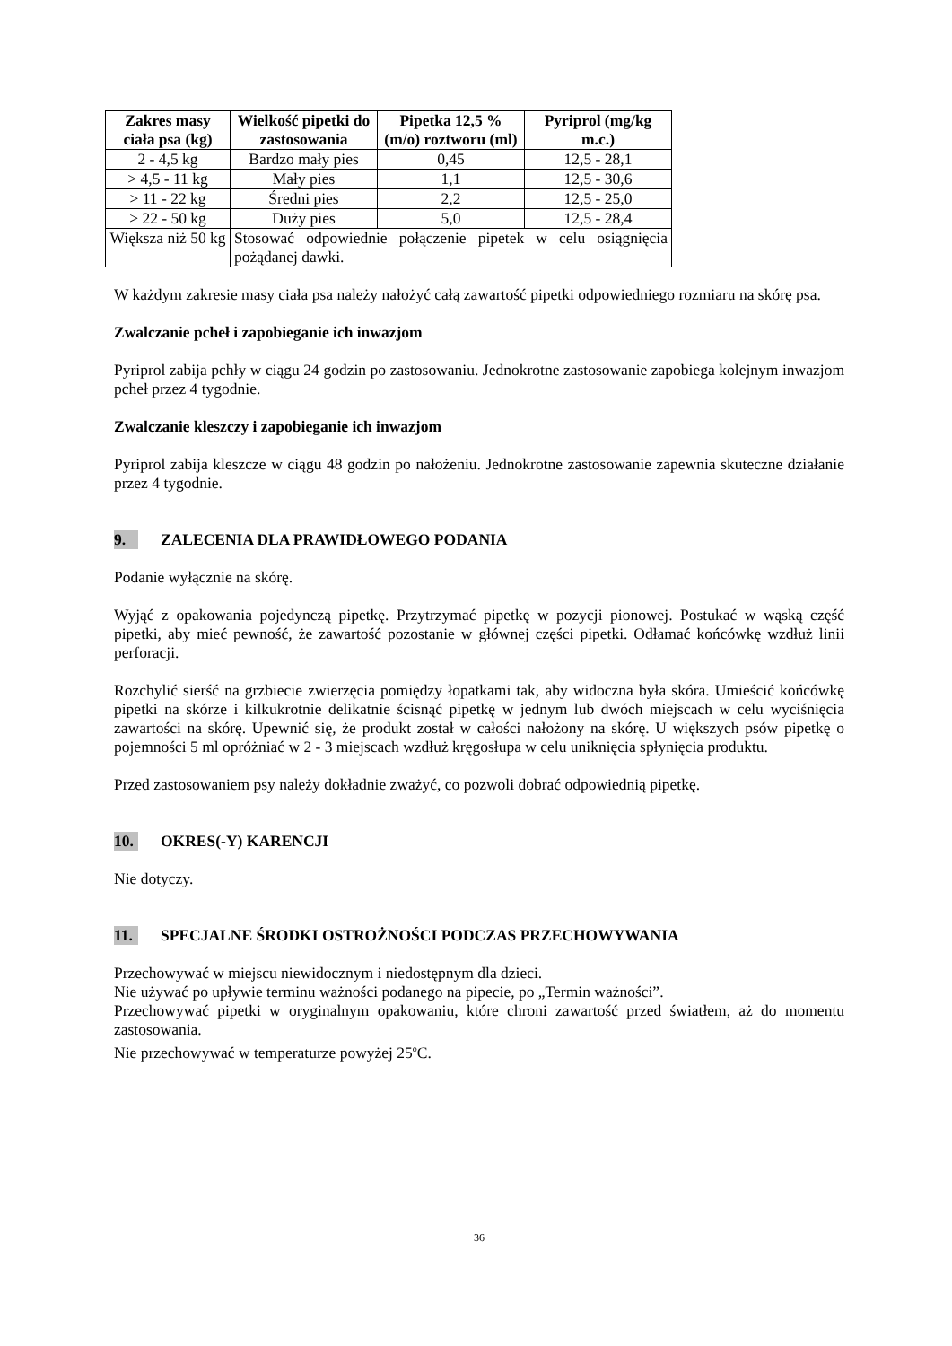| Zakres masy ciała psa (kg) | Wielkość pipetki do zastosowania | Pipetka 12,5 % (m/o) roztworu (ml) | Pyriprol (mg/kg m.c.) |
| --- | --- | --- | --- |
| 2 - 4,5 kg | Bardzo mały pies | 0,45 | 12,5 - 28,1 |
| > 4,5 - 11 kg | Mały pies | 1,1 | 12,5 - 30,6 |
| > 11 - 22 kg | Średni pies | 2,2 | 12,5 - 25,0 |
| > 22 - 50 kg | Duży pies | 5,0 | 12,5 - 28,4 |
| Większa niż 50 kg | Stosować odpowiednie połączenie pipetek w celu osiągnięcia pożądanej dawki. | | |
W każdym zakresie masy ciała psa należy nałożyć całą zawartość pipetki odpowiedniego rozmiaru na skórę psa.
Zwalczanie pcheł i zapobieganie ich inwazjom
Pyriprol zabija pchły w ciągu 24 godzin po zastosowaniu. Jednokrotne zastosowanie zapobiega kolejnym inwazjom pcheł przez 4 tygodnie.
Zwalczanie kleszczy i zapobieganie ich inwazjom
Pyriprol zabija kleszcze w ciągu 48 godzin po nałożeniu. Jednokrotne zastosowanie zapewnia skuteczne działanie przez 4 tygodnie.
9. ZALECENIA DLA PRAWIDŁOWEGO PODANIA
Podanie wyłącznie na skórę.
Wyjąć z opakowania pojedynczą pipetkę. Przytrzymać pipetkę w pozycji pionowej. Postukać w wąską część pipetki, aby mieć pewność, że zawartość pozostanie w głównej części pipetki. Odłamać końcówkę wzdłuż linii perforacji.
Rozchylić sierść na grzbiecie zwierzęcia pomiędzy łopatkami tak, aby widoczna była skóra. Umieścić końcówkę pipetki na skórze i kilkukrotnie delikatnie ścisnąć pipetkę w jednym lub dwóch miejscach w celu wyciśnięcia zawartości na skórę. Upewnić się, że produkt został w całości nałożony na skórę. U większych psów pipetkę o pojemności 5 ml opróżniać w 2 - 3 miejscach wzdłuż kręgosłupa w celu uniknięcia spłynięcia produktu.
Przed zastosowaniem psy należy dokładnie zważyć, co pozwoli dobrać odpowiednią pipetkę.
10. OKRES(-Y) KARENCJI
Nie dotyczy.
11. SPECJALNE ŚRODKI OSTROŻNOŚCI PODCZAS PRZECHOWYWANIA
Przechowywać w miejscu niewidocznym i niedostępnym dla dzieci.
Nie używać po upływie terminu ważności podanego na pipecie, po „Termin ważności”.
Przechowywać pipetki w oryginalnym opakowaniu, które chroni zawartość przed światłem, aż do momentu zastosowania.
Nie przechowywać w temperaturze powyżej 25<sup>o</sup>C.
36